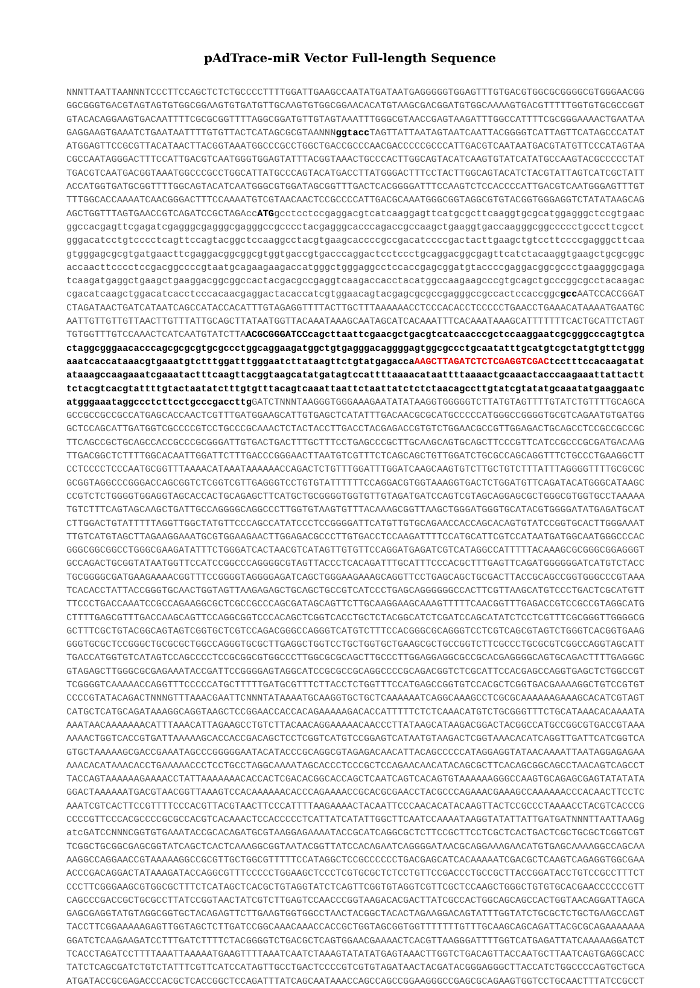pAdTrace-miR Vector Full-length Sequence
NNNTTAATTAANNNTCCCTTCCAGCTCTCTGCCCCTTTTGGATTGAAGCCAATATGATAATGAGGGGGTGGAGTTTGTGACGTGGCGCGGGGCGTGGGAACGG GGCGGGTGACGTAGTAGTGTGGCGGAAGTGTGATGTTGCAAGTGTGGCGGAACACATGTAAGCGACGGATGTGGCAAAAGTGACGTTTTTGGTGTGCGCCGGT GTACACAGGAAGTGACAATTTTCGCGCGGTTTTAGGCGGATGTTGTAGTAAATTTGGGCGTAACCGAGTAAGATTTGGCCATTTTCGCGGGAAAACTGAATAA GAGGAAGTGAAATCTGAATAATTTTGTGTTACTCATAGCGCGTAANNNggtacc TAGTTATTAATAGTAATCAATTACGGGGTCATTAGTTCATAGCCCATAT ATGGAGTTCCGCGTTACATAACTTACGGTAAATGGCCCGCCTGGCTGACCGCCCAACGACCCCCGCCCATTGACGTCAATAATGACGTATGTTCCCATAGTAA CGCCAATAGGGACTTTCCATTGACGTCAATGGGTGGAGTATTTACGGTAAACTGCCCACTTGGCAGTACATCAAGTGTATCATATGCCAAGTACGCCCCCTAT TGACGTCAATGACGGTAAATGGCCCGCCTGGCATTATGCCCAGTACATGACCTTATGGGACTTTCCTACTTGGCAGTACATCTACGTATTAGTCATCGCTATT ACCATGGTGATGCGGTTTTGGCAGTACATCAATGGGCGTGGATAGCGGTTTGACTCACGGGGATTTCCAAGTCTCCACCCCATTGACGTCAATGGGAGTTTGT TTTGGCACCAAAATCAACGGGACTTTCCAAAATGTCGTAACAACTCCGCCCCATTGACGCAAATGGGCGGTAGGCGTGTACGGTGGGAGGTCTATATAAGCAG AGCTGGTTTAGTGAACCGTCAGATCCGCTAGAccATGgcctcctccgaggacgtcatcaaggagttcatgcgcttcaaggtgcgcatggagggctccgtgaac ggccacgagttcgagatcgagggcgagggcgagggccgcccctacgagggcacccagaccgccaagctgaaggtgaccaagggcggccccctgcccttcgcct gggacatcctgtcccctcagttccagtacggctccaaggcctacgtgaagcaccccgccgacatccccgactacttgaagctgtccttccccgagggcttcaa gtgggagcgcgtgatgaacttcgaggacggcggcgtggtgaccgtgacccaggactcctccctgcaggacggcgagttcatctacaaggtgaagctgcgcggc accaacttcccctccgacggccccgtaatgcagaagaagaccatgggctgggaggcctccaccgagcggatgtaccccgaggacggcgccctgaagggcgaga tcaagatgaggctgaagctgaaggacggcggccactacgacgccgaggtcaagaccacctacatggccaagaagcccgtgcagctgcccggcgcctacaagac cgacatcaagctggacatcacctcccacaacgaggactacaccatcgtggaacagtacgagcgcgccgagggccgccactccaccggcgcc AATCCACCGGAT CTAGATAACTGATCATAATCAGCCATACCACATTTGTAGAGGTTTTACTTGCTTTAAAAAACCTCCCACACCTCCCCCTGAACCTGAAACATAAAATGAATGC AATTGTTGTTGTTAACTTGTTTATTGCAGCTTATAATGGTTACAAATAAAGCAATAGCATCACAAATTTCACAAATAAAGCATTTTTTTCACTGCATTCTAGT TGTGGTTTGTCCAAACTCATCAATGTATCTTAACGCGGGATCCcagcttaattcgaacgctgacgtcatcaacccgctccaaggaatcgcgggcccagtgtca ctaggcgggaacacccagcgcgcgtgcgccctggcaggaagatggctgtgagggacaggggagtggcgccctgcaatatttgcatgtcgctatgtgttctggg aaatcaccataaacgtgaaatgtctttggatttgggaatcttataagttctgtatgagacca AAGCTTAGATCTCTCGAGGTCGAC tcctttccacaagatat ataaagccaagaaatcgaaatactttcaagttacggtaagcatatgatagtccattttaaaacataattttaaaactgcaaactacccaagaaattattactt tctacgtcacgtattttgtactaatatctttgtgtttacagtcaaattaattctaattatctctctaacagccttgtatcgtatatgcaaatatgaaggaatc atgggaaataggccctcttcctgcccgaccttg GATCTNNNTAAGGGTGGGAAAGAATATATAAGGTGGGGGTCTTATGTAGTTTTGTATCTGTTTTGCAGCA GCCGCCGCCGCCATGAGCACCAACTCGTTTGATGGAAGCATTGTGAGCTCATATTTGACAACGCGCATGCCCCCATGGGCCGGGGTGCGTCAGAATGTGATGG GCTCCAGCATTGATGGTCGCCCCGTCCTGCCCGCAAACTCTACTACCTTGACCTACGAGACCGTGTCTGGAACGCCGTTGGAGACTGCAGCCTCCGCCGCCGC TTCAGCCGCTGCAGCCACCGCCCGCGGGATTGTGACTGACTTTGCTTTCCTGAGCCCGCTTGCAAGCAGTGCAGCTTCCCGTTCATCCGCCCGCGATGACAAG TTGACGGCTCTTTTGGCACAATTGGATTCTTTGACCCGGGAACTTAATGTCGTTTCTCAGCAGCTGTTGGATCTGCGCCAGCAGGTTTCTGCCCTGAAGGCTT CCTCCCCTCCCAATGCGGTTTAAAACATAAATAAAAAACCAGACTCTGTTTGGATTTGGATCAAGCAAGTGTCTTGCTGTCTTTATTTAGGGGTTTTGCGCGC GCGGTAGGCCCGGGACCAGCGGTCTCGGTCGTTGAGGGTCCTGTGTATTTTTTCCAGGACGTGGTAAAGGTGACTCTGGATGTTCAGATACATGGGCATAAGC CCGTCTCTGGGGTGGAGGTAGCACCACTGCAGAGCTTCATGCTGCGGGGTGGTGTTGTAGATGATCCAGTCGTAGCAGGAGCGCTGGGCGTGGTGCCTAAAAA TGTCTTTCAGTAGCAAGCTGATTGCCAGGGGCAGGCCCTTGGTGTAAGTGTTTACAAAGCGGTTAAGCTGGGATGGGTGCATACGTGGGGATATGAGATGCAT CTTGGACTGTATTTTTAGGTTGGCTATGTTCCCAGCCATATCCCTCCGGGGATTCATGTTGTGCAGAACCACCAGCACAGTGTATCCGGTGCACTTGGGAAAT TTGTCATGTAGCTTAGAAGGAAATGCGTGGAAGAACTTGGAGACGCCCTTGTGACCTCCAAGATTTTCCATGCATTCGTCCATAATGATGGCAATGGGCCCAC GGGCGGCGGCCTGGGCGAAGATATTTCTGGGATCACTAACGTCATAGTTGTGTTCCAGGATGAGATCGTCATAGGCCATTTTTACAAAGCGCGGGCGGAGGGT GCCAGACTGCGGTATAATGGTTCCATCCGGCCCAGGGGCGTAGTTACCCTCACAGATTTGCATTTCCCACGCTTTGAGTTCAGATGGGGGGATCATGTCTACC TGCGGGGCGATGAAGAAAACGGTTTCCGGGGTAGGGGAGATCAGCTGGGAAGAAAGCAGGTTCCTGAGCAGCTGCGACTTACCGCAGCCGGTGGGCCCGTAAA TCACACCTATTACCGGGTGCAACTGGTAGTTAAGAGAGCTGCAGCTGCCGTCATCCCTGAGCAGGGGGGCCACTTCGTTAAGCATGTCCCTGACTCGCATGTT TTCCCTGACCAAATCCGCCAGAAGGCGCTCGCCGCCCAGCGATAGCAGTTCTTGCAAGGAAGCAAAGTTTTTCAACGGTTTGAGACCGTCCGCCGTAGGCATG CTTTTGAGCGTTTGACCAAGCAGTTCCAGGCGGTCCCACAGCTCGGTCACCTGCTCTACGGCATCTCGATCCAGCATATCTCCTCGTTTCGCGGGTTGGGGCG GCTTTCGCTGTACGGCAGTAGTCGGTGCTCGTCCAGACGGGCCAGGGTCATGTCTTTCCACGGGCGCAGGGTCCTCGTCAGCGTAGTCTGGGTCACGGTGAAG GGGTGCGCTCCGGGCTGCGCGCTGGCCAGGGTGCGCTTGAGGCTGGTCCTGCTGGTGCTGAAGCGCTGCCGGTCTTCGCCCTGCGCGTCGGCCAGGTAGCATT TGACCATGGTGTCATAGTCCAGCCCCTCCGCGGCGTGGCCCTTGGCGCGCAGCTTGCCCTTGGAGGAGGCGCCGCACGAGGGGCAGTGCAGACTTTTGAGGGC GTAGAGCTTGGGCGCGAGAAATACCGATTCCGGGGAGTAGGCATCCGCGCCGCAGGCCCCGCAGACGGTCTCGCATTCCACGAGCCAGGTGAGCTCTGGCCGT TCGGGGTCAAAAACCAGGTTTCCCCCATGCTTTTTGATGCGTTTCTTACCTCTGGTTTCCATGAGCCGGTGTCCACGCTCGGTGACGAAAAGGCTGTCCGTGT CCCCGTATACAGACTNNNGTTTAAACGAATTCNNNTATAAAATGCAAGGTGCTGCTCAAAAAATCAGGCAAAGCCTCGCGCAAAAAAGAAAGCACATCGTAGT CATGCTCATGCAGATAAAGGCAGGTAAGCTCCGGAACCACCACAGAAAAAGACACCATTTTTCTCTCAAACATGTCTGCGGGTTTCTGCATAAACACAAAATA AAATAACAAAAAAACATTTAAACATTAGAAGCCTGTCTTACAACAGGAAAAACAACCCTTATAAGCATAAGACGGACTACGGCCATGCCGGCGTGACCGTAAA AAAACTGGTCACCGTGATTAAAAAGCACCACCGACAGCTCCTCGGTCATGTCCGGAGTCATAATGTAAGACTCGGTAAACACATCAGGTTGATTCATCGGTCA GTGCTAAAAAGCGACCGAAATAGCCCGGGGGAATACATACCCGCAGGCGTAGAGACAACATTACAGCCCCCATAGGAGGTATAACAAAATTAATAGGAGAGAA AAACACATAAACACCTGAAAAACCCTCCTGCCTAGGCAAAATAGCACCCTCCCGCTCCAGAACAACATACAGCGCTTCACAGCGGCAGCCTAACAGTCAGCCT TACCAGTAAAAAAGAAAACCTATTAAAAAAACACCACTCGACACGGCACCAGCTCAATCAGTCACAGTGTAAAAAAGGGCCAAGTGCAGAGCGAGTATATATA GGACTAAAAAATGACGTAACGGTTAAAGTCCACAAAAAACACCCAGAAAACCGCACGCGAACCTACGCCCAGAAACGAAAGCCAAAAAACCCACAACTTCCTC AAATCGTCACTTCCGTTTTCCCACGTTACGTAACTTCCCATTTTAAGAAAACTACAATTCCCAACACATACAAGTTACTCCGCCCTAAAACCTACGTCACCCG CCCCGTTCCCACGCCCCGCGCCACGTCACAAACTCCACCCCCTCATTATCATATTGGCTTCAATCCAAAATAAGGTATATTATTGATGATNNNTTAATTAAGg atcGATCCNNNCGGTGTGAAATACCGCACAGATGCGTAAGGAGAAAATACCGCATCAGGCGCTCTTCCGCTTCCTCGCTCACTGACTCGCTGCGCTCGGTCGT TCGGCTGCGGCGAGCGGTATCAGCTCACTCAAAGGCGGTAATACGGTTATCCACAGAATCAGGGGATAACGCAGGAAAGAACATGTGAGCAAAAGGCCAGCAA AAGGCCAGGAACCGTAAAAAGGCCGCGTTGCTGGCGTTTTTCCATAGGCTCCGCCCCCCTGACGAGCATCACAAAAATCGACGCTCAAGTCAGAGGTGGCGAA ACCCGACAGGACTATAAAGATACCAGGCGTTTCCCCCTGGAAGCTCCCTCGTGCGCTCTCCTGTTCCGACCCTGCCGCTTACCGGATACCTGTCCGCCTTTCT CCCTTCGGGAAGCGTGGCGCTTTCTCATAGCTCACGCTGTAGGTATCTCAGTTCGGTGTAGGTCGTTCGCTCCAAGCTGGGCTGTGTGCACGAACCCCCCGTT CAGCCCGACCGCTGCGCCTTATCCGGTAACTATCGTCTTGAGTCCAACCCGGTAAGACACGACTTATCGCCACTGGCAGCAGCCACTGGTAACAGGATTAGCA GAGCGAGGTATGTAGGCGGTGCTACAGAGTTCTTGAAGTGGTGGCCTAACTACGGCTACACTAGAAGGACAGTATTTGGTATCTGCGCTCTGCTGAAGCCAGT TACCTTCGGAAAAAGAGTTGGTAGCTCTTGATCCGGCAAACAAACCACCGCTGGTAGCGGTGGTTTTTTTGTTTGCAAGCAGCAGATTACGCGCAGAAAAAAA GGATCTCAAGAAGATCCTTTGATCTTTTCTACGGGGTCTGACGCTCAGTGGAACGAAAACTCACGTTAAGGGATTTTGGTCATGAGATTATCAAAAAGGATCT TCACCTAGATCCTTTTAAATTAAAAATGAAGTTTTAAATCAATCTAAAGTATATATGAGTAAACTTGGTCTGACAGTTACCAATGCTTAATCAGTGAGGCACC TATCTCAGCGATCTGTCTATTTCGTTCATCCATAGTTGCCTGACTCCCCGTCGTGTAGATAACTACGATACGGGAGGGCTTACCATCTGGCCCCAGTGCTGCA ATGATACCGCGAGACCCACGCTCACCGGCTCCAGATTTATCAGCAATAAACCAGCCAGCCGGAAGGGCCGAGCGCAGAAGTGGTCCTGCAACTTTATCCGCCT